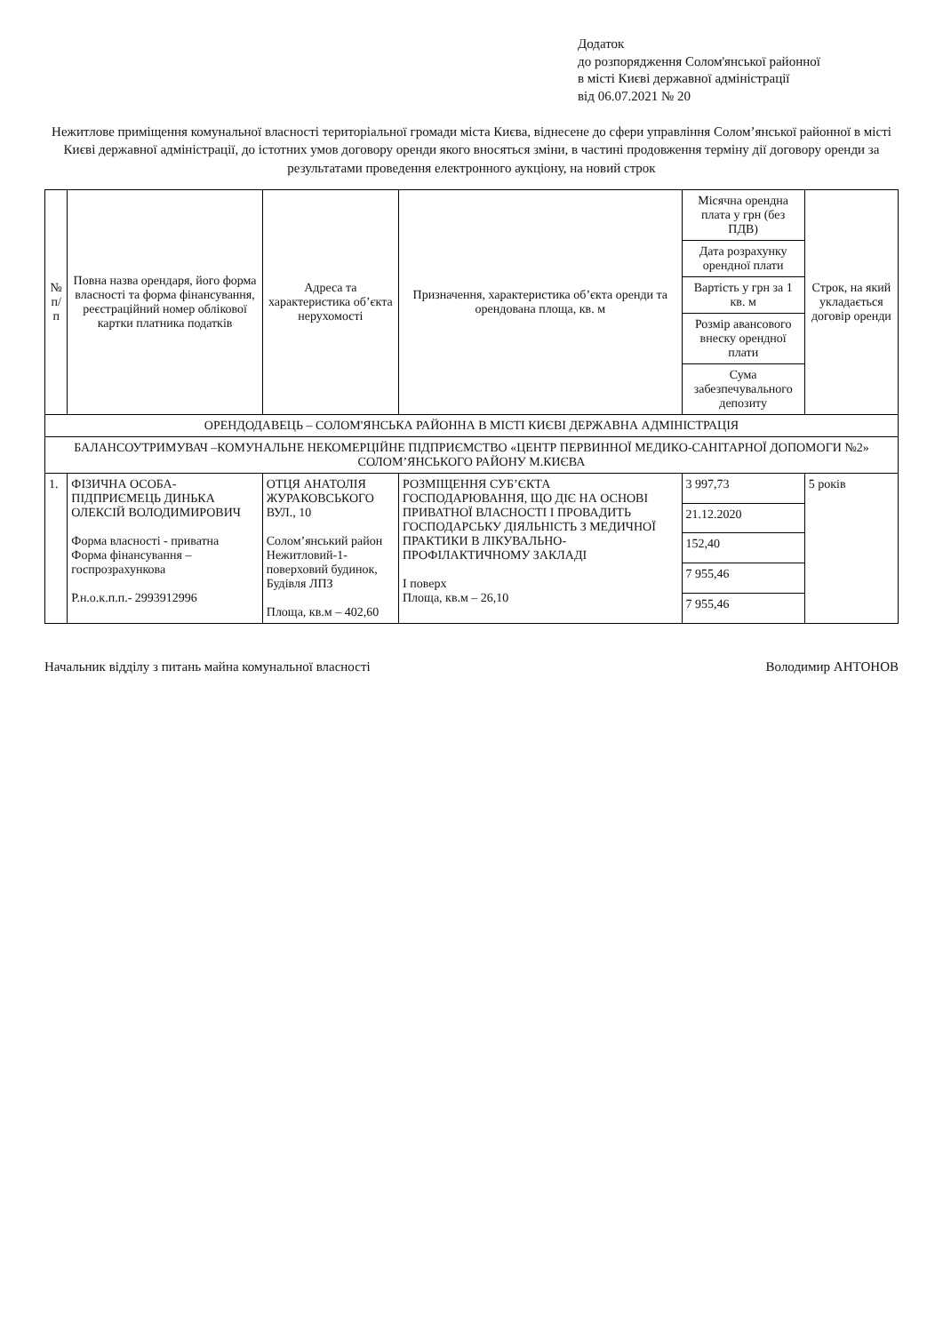Додаток
до розпорядження Солом'янської районної
в місті Києві державної адміністрації
від 06.07.2021 № 20
Нежитлове приміщення комунальної власності територіальної громади міста Києва, віднесене до сфери управління Солом’янської районної в місті Києві державної адміністрації, до істотних умов договору оренди якого вносяться зміни, в частині продовження терміну дії договору оренди за результатами проведення електронного аукціону, на новий строк
| № п/п | Повна назва орендаря, його форма власності та форма фінансування, реєстраційний номер облікової картки платника податків | Адреса та характеристика об’єкта нерухомості | Призначення, характеристика об’єкта оренди та орендована площа, кв. м | Місячна орендна плата у грн (без ПДВ) | Строк, на який укладається договір оренди |
| --- | --- | --- | --- | --- | --- |
| | | | | Дата розрахунку орендної плати | |
| | | | | Вартість у грн за 1 кв. м | |
| | | | | Розмір авансового внеску орендної плати | |
| | | | | Сума забезпечувального депозиту | |
| ОРЕНДОДАВЕЦЬ – СОЛОМ'ЯНСЬКА РАЙОННА В МІСТІ КИЄВІ ДЕРЖАВНА АДМІНІСТРАЦІЯ | | | | | |
| БАЛАНСОУТРИМУВАЧ –КОМУНАЛЬНЕ НЕКОМЕРЦІЙНЕ ПІДПРИЄМСТВО «ЦЕНТР ПЕРВИННОЇ МЕДИКО-САНІТАРНОЇ ДОПОМОГИ №2» СОЛОМ’ЯНСЬКОГО РАЙОНУ М.КИЄВА | | | | | |
| 1. | ФІЗИЧНА ОСОБА-ПІДПРИЄМЕЦЬ ДИНЬКА ОЛЕКСІЙ ВОЛОДИМИРОВИЧ Форма власності - приватна Форма фінансування – госпрозрахункова Р.н.о.к.п.п.- 2993912996 | ОТЦЯ АНАТОЛІЯ ЖУРАКОВСЬКОГО ВУЛ., 10 Солом’янський район Нежитловий-1-поверховий будинок, Будівля ЛПЗ Площа, кв.м – 402,60 | РОЗМІЩЕННЯ СУБ’ЄКТА ГОСПОДАРЮВАННЯ, ЩО ДІЄ НА ОСНОВІ ПРИВАТНОЇ ВЛАСНОСТІ І ПРОВАДИТЬ ГОСПОДАРСЬКУ ДІЯЛЬНІСТЬ З МЕДИЧНОЇ ПРАКТИКИ В ЛІКУВАЛЬНО-ПРОФІЛАКТИЧНОМУ ЗАКЛАДІ І поверх Площа, кв.м – 26,10 | 3 997,73 | 5 років |
| | | | | 21.12.2020 | |
| | | | | 152,40 | |
| | | | | 7 955,46 | |
| | | | | 7 955,46 | |
Начальник відділу з питань майна комунальної власності Володимир АНТОНОВ